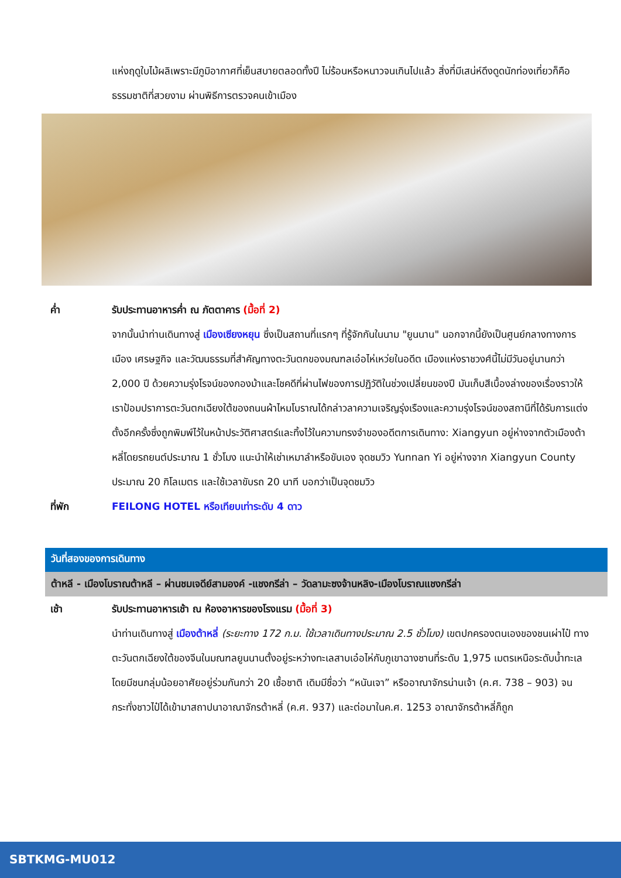แห่งฤดูใบไม้ผลิเพราะมีภูมิอากาศที่เย็นสบายตลอดทั้งปี ไม่ร้อนหรือหนาวจนเกินไปแล้ว สิ่งที่มีเสน่ห์ดึงดูดนักท่องเที่ยวก็คือธรรมชาติที่สวยงาม ผ่านพิธีการตรวจคนเข้าเมือง
ค่ำ รับประทานอาหารค่ำ ณ ภัตตาคาร (มื้อที่ 2)
จากนั้นนำท่านเดินทางสู่ เมืองเซียงหยุน ซึ่งเป็นสถานที่แรกๆ ที่รู้จักกันในนาม "ยูนนาน" นอกจากนี้ยังเป็นศูนย์กลางทางการเมือง เศรษฐกิจ และวัฒนธรรมที่สำคัญทางตะวันตกของมณฑลเอ๋อไห่เหว่ยในอดีต เมืองแห่งราชวงศ์นี้ไม่มีวันอยู่นานกว่า 2,000 ปี ด้วยความรุ่งโรจน์ของกองม้าและโชคดีที่ผ่านไฟของการปฏิวัติในช่วงเปลี่ยนของปี มันเก็บสีเบื้องล่างของเรื่องราวให้เราป้อมปราการตะวันตกเฉียงใต้ของถนนผ้าไหมโบราณได้กล่าวลาความเจริญรุ่งเรืองและความรุ่งโรจน์ของสถานีที่ได้รับการแต่งตั้งอีกครั้งซึ่งถูกพิมพ์ไว้ในหน้าประวัติศาสตร์และทิ้งไว้ในความทรงจำของอดีตการเดินทาง: Xiangyun อยู่ห่างจากตัวเมืองต้าหลี่โดยรถยนต์ประมาณ 1 ชั่วโมง แนะนำให้เช่าเหมาลำหรือขับเอง จุดชมวิว Yunnan Yi อยู่ห่างจาก Xiangyun County ประมาณ 20 กิโลเมตร และใช้เวลาขับรถ 20 นาที บอกว่าเป็นจุดชมวิว
ที่พัก FEILONG HOTEL หรือเทียบเท่าระดับ 4 ดาว
วันที่สองของการเดินทาง
ต้าหลี - เมืองโบราณต้าหลี – ผ่านชมเจดีย์สามองค์ -แชงกรีล่า – วัดลามะซงจ้านหลิง-เมืองโบราณแชงกรีล่า
เช้า รับประทานอาหารเช้า ณ ห้องอาหารของโรงแรม (มื้อที่ 3)
นำท่านเดินทางสู่ เมืองต้าหลี่ (ระยะทาง 172 ก.ม. ใช้เวลาเดินทางประมาณ 2.5 ชั่วโมง) เขตปกครองตนเองของชนเผ่าไป๋ ทางตะวันตกเฉียงใต้ของจีนในมณฑลยูนนานตั้งอยู่ระหว่างทะเลสาบเอ๋อไห่กับภูเขาฉางซานที่ระดับ 1,975 เมตรเหนือระดับน้ำทะเล โดยมีชนกลุ่มน้อยอาศัยอยู่ร่วมกันกว่า 20 เชื้อชาติ เดิมมีชื่อว่า “หนันเจา” หรืออาณาจักรน่านเจ้า (ค.ศ. 738 – 903) จนกระทั่งชาวไป๋ได้เข้ามาสถาปนาอาณาจักรต้าหลี่ (ค.ศ. 937) และต่อมาในค.ศ. 1253 อาณาจักรต้าหลี่ก็ถูก
SBTKMG-MU012